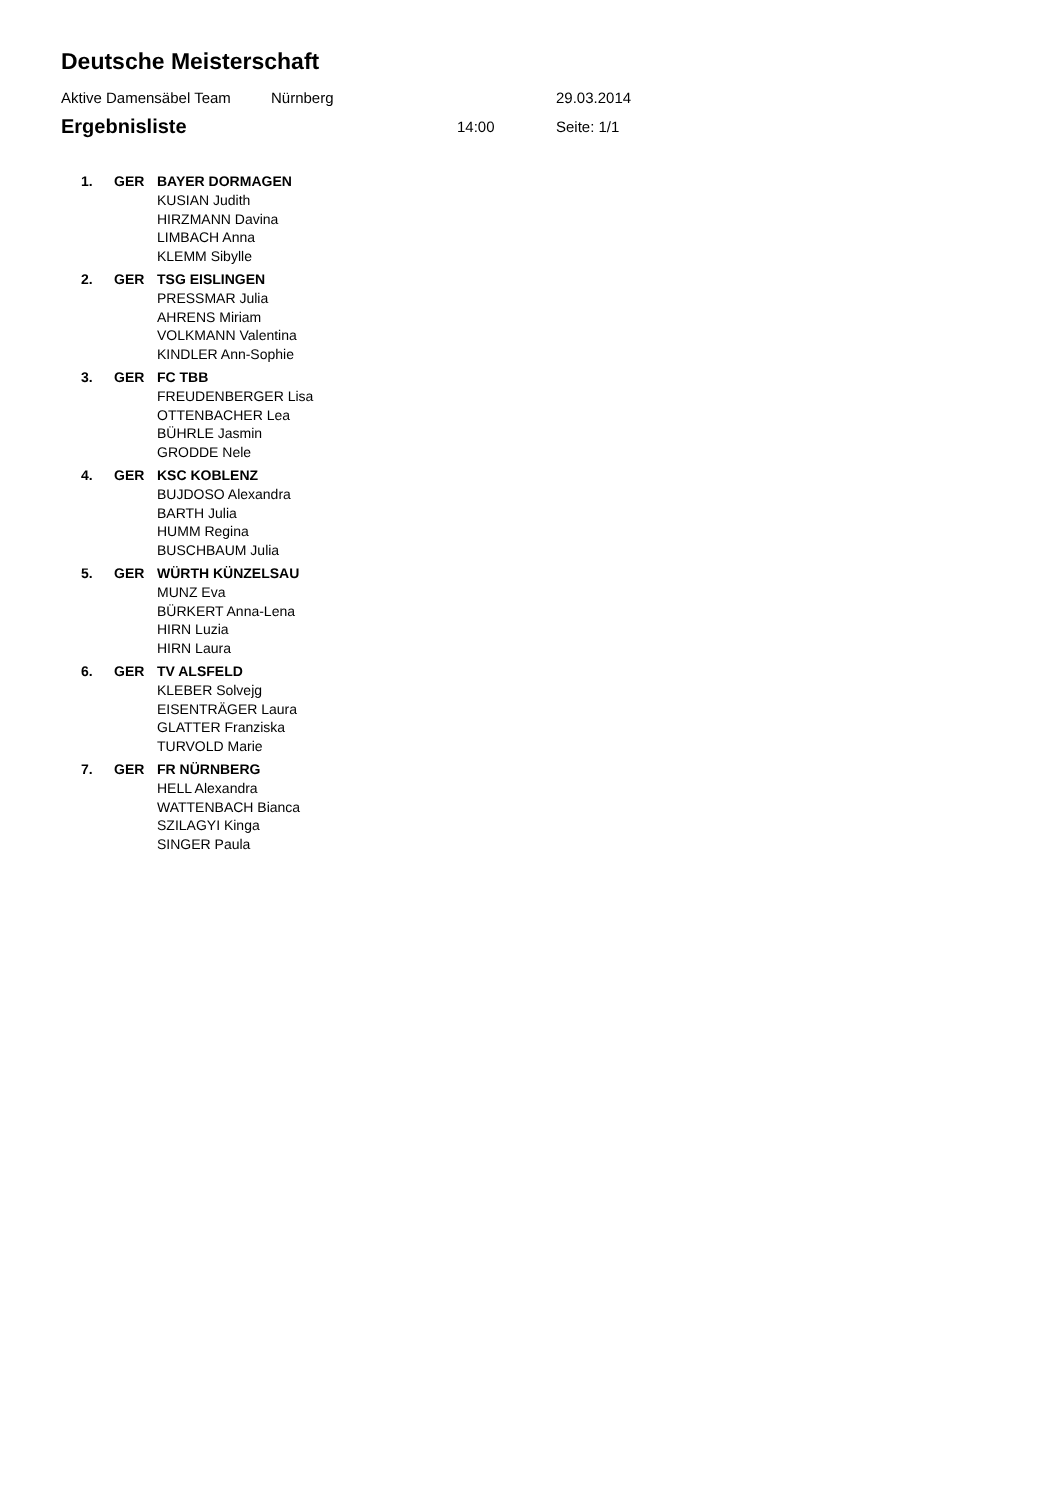Deutsche Meisterschaft
Aktive Damensäbel Team Nürnberg 29.03.2014
Ergebnisliste 14:00 Seite: 1/1
| 1. | GER | BAYER DORMAGEN |
| | | KUSIAN Judith |
| | | HIRZMANN Davina |
| | | LIMBACH Anna |
| | | KLEMM Sibylle |
| 2. | GER | TSG EISLINGEN |
| | | PRESSMAR Julia |
| | | AHRENS Miriam |
| | | VOLKMANN Valentina |
| | | KINDLER Ann-Sophie |
| 3. | GER | FC TBB |
| | | FREUDENBERGER Lisa |
| | | OTTENBACHER Lea |
| | | BÜHRLE Jasmin |
| | | GRODDE Nele |
| 4. | GER | KSC KOBLENZ |
| | | BUJDOSO Alexandra |
| | | BARTH Julia |
| | | HUMM Regina |
| | | BUSCHBAUM Julia |
| 5. | GER | WÜRTH KÜNZELSAU |
| | | MUNZ Eva |
| | | BÜRKERT Anna-Lena |
| | | HIRN Luzia |
| | | HIRN Laura |
| 6. | GER | TV ALSFELD |
| | | KLEBER Solvejg |
| | | EISENTRÄGER Laura |
| | | GLATTER Franziska |
| | | TURVOLD Marie |
| 7. | GER | FR NÜRNBERG |
| | | HELL Alexandra |
| | | WATTENBACH Bianca |
| | | SZILAGYI Kinga |
| | | SINGER Paula |